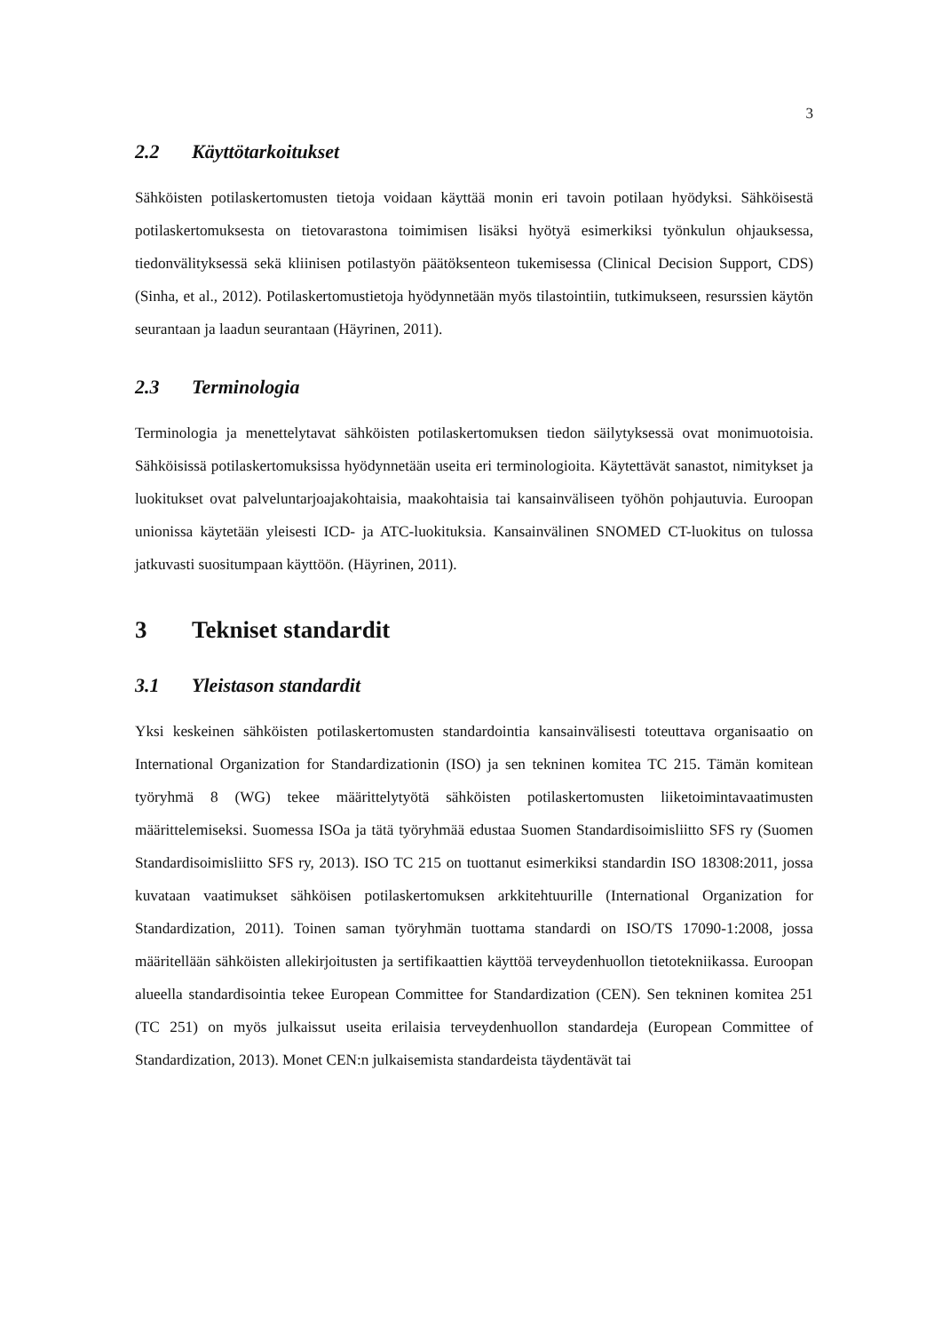3
2.2 Käyttötarkoitukset
Sähköisten potilaskertomusten tietoja voidaan käyttää monin eri tavoin potilaan hyödyksi. Sähköisestä potilaskertomuksesta on tietovarastona toimimisen lisäksi hyötyä esimerkiksi työnkulun ohjauksessa, tiedonvälityksessä sekä kliinisen potilastyön päätöksenteon tukemisessa (Clinical Decision Support, CDS) (Sinha, et al., 2012). Potilaskertomustietoja hyödynnetään myös tilastointiin, tutkimukseen, resurssien käytön seurantaan ja laadun seurantaan (Häyrinen, 2011).
2.3 Terminologia
Terminologia ja menettelytavat sähköisten potilaskertomuksen tiedon säilytyksessä ovat monimuotoisia. Sähköisissä potilaskertomuksissa hyödynnetään useita eri terminologioita. Käytettävät sanastot, nimitykset ja luokitukset ovat palveluntarjoajakohtaisia, maakohtaisia tai kansainväliseen työhön pohjautuvia. Euroopan unionissa käytetään yleisesti ICD- ja ATC-luokituksia. Kansainvälinen SNOMED CT-luokitus on tulossa jatkuvasti suositumpaan käyttöön. (Häyrinen, 2011).
3 Tekniset standardit
3.1 Yleistason standardit
Yksi keskeinen sähköisten potilaskertomusten standardointia kansainvälisesti toteuttava organisaatio on International Organization for Standardizationin (ISO) ja sen tekninen komitea TC 215. Tämän komitean työryhmä 8 (WG) tekee määrittelytyötä sähköisten potilaskertomusten liiketoimintavaatimusten määrittelemiseksi. Suomessa ISOa ja tätä työryhmää edustaa Suomen Standardisoimisliitto SFS ry (Suomen Standardisoimisliitto SFS ry, 2013). ISO TC 215 on tuottanut esimerkiksi standardin ISO 18308:2011, jossa kuvataan vaatimukset sähköisen potilaskertomuksen arkkitehtuurille (International Organization for Standardization, 2011). Toinen saman työryhmän tuottama standardi on ISO/TS 17090-1:2008, jossa määritellään sähköisten allekirjoitusten ja sertifikaattien käyttöä terveydenhuollon tietotekniikassa. Euroopan alueella standardisointia tekee European Committee for Standardization (CEN). Sen tekninen komitea 251 (TC 251) on myös julkaissut useita erilaisia terveydenhuollon standardeja (European Committee of Standardization, 2013). Monet CEN:n julkaisemista standardeista täydentävät tai